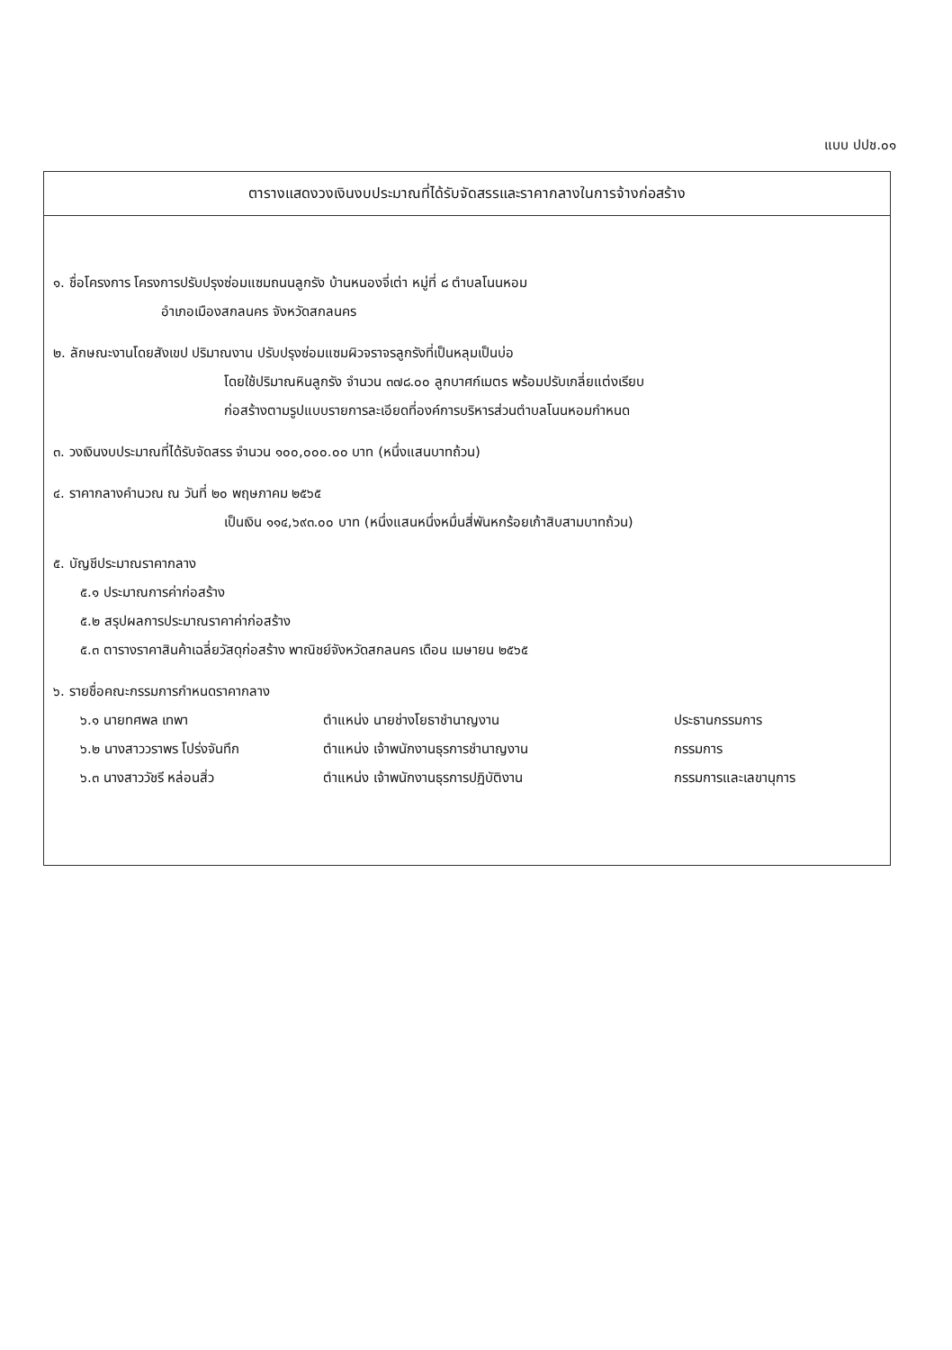แบบ ปปช.๐๑
ตารางแสดงวงเงินงบประมาณที่ได้รับจัดสรรและราคากลางในการจ้างก่อสร้าง
๑. ชื่อโครงการ โครงการปรับปรุงซ่อมแซมถนนลูกรัง บ้านหนองจี่เต่า หมู่ที่ ๘ ตำบลโนนหอม
อำเภอเมืองสกลนคร จังหวัดสกลนคร
๒. ลักษณะงานโดยสังเขป ปริมาณงาน ปรับปรุงซ่อมแซมผิวจราจรลูกรังที่เป็นหลุมเป็นบ่อ
โดยใช้ปริมาณหินลูกรัง จำนวน ๓๗๘.๐๐ ลูกบาศก์เมตร พร้อมปรับเกลี่ยแต่งเรียบ
ก่อสร้างตามรูปแบบรายการละเอียดที่องค์การบริหารส่วนตำบลโนนหอมกำหนด
๓. วงเงินงบประมาณที่ได้รับจัดสรร จำนวน ๑๐๐,๐๐๐.๐๐ บาท (หนึ่งแสนบาทถ้วน)
๔. ราคากลางคำนวณ ณ วันที่ ๒๐ พฤษภาคม ๒๕๖๕
เป็นเงิน ๑๑๔,๖๙๓.๐๐ บาท (หนึ่งแสนหนึ่งหมื่นสี่พันหกร้อยเก้าสิบสามบาทถ้วน)
๕. บัญชีประมาณราคากลาง
๕.๑ ประมาณการค่าก่อสร้าง
๕.๒ สรุปผลการประมาณราคาค่าก่อสร้าง
๕.๓ ตารางราคาสินค้าเฉลี่ยวัสดุก่อสร้าง พาณิชย์จังหวัดสกลนคร เดือน เมษายน ๒๕๖๕
๖. รายชื่อคณะกรรมการกำหนดราคากลาง
| ๖.๑ นายทศพล เทพา | ตำแหน่ง นายช่างโยธาชำนาญงาน | ประธานกรรมการ |
| ๖.๒ นางสาววราพร โปร่งจันทึก | ตำแหน่ง เจ้าพนักงานธุรการชำนาญงาน | กรรมการ |
| ๖.๓ นางสาววัชรี หล่อนสิ่ว | ตำแหน่ง เจ้าพนักงานธุรการปฏิบัติงาน | กรรมการและเลขานุการ |